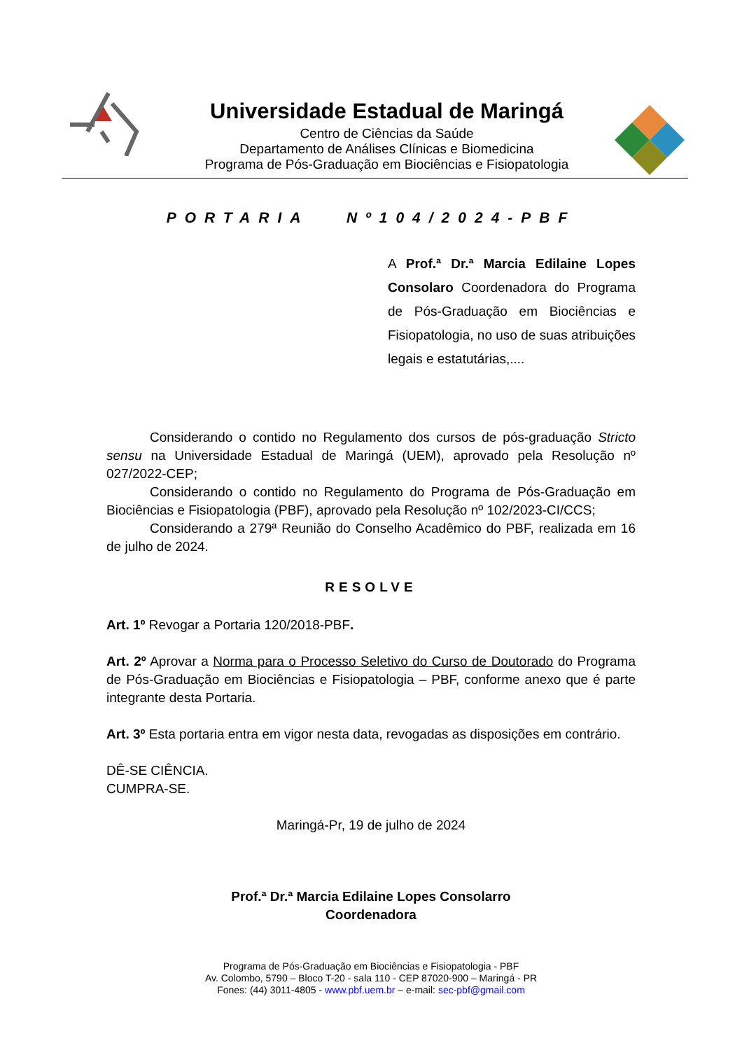Universidade Estadual de Maringá
Centro de Ciências da Saúde
Departamento de Análises Clínicas e Biomedicina
Programa de Pós-Graduação em Biociências e Fisiopatologia
PORTARIA Nº104/2024-PBF
A Prof.ª Dr.ª Marcia Edilaine Lopes Consolaro Coordenadora do Programa de Pós-Graduação em Biociências e Fisiopatologia, no uso de suas atribuições legais e estatutárias,....
Considerando o contido no Regulamento dos cursos de pós-graduação Stricto sensu na Universidade Estadual de Maringá (UEM), aprovado pela Resolução nº 027/2022-CEP;
Considerando o contido no Regulamento do Programa de Pós-Graduação em Biociências e Fisiopatologia (PBF), aprovado pela Resolução nº 102/2023-CI/CCS;
Considerando a 279ª Reunião do Conselho Acadêmico do PBF, realizada em 16 de julho de 2024.
RESOLVE
Art. 1º Revogar a Portaria 120/2018-PBF.
Art. 2º Aprovar a Norma para o Processo Seletivo do Curso de Doutorado do Programa de Pós-Graduação em Biociências e Fisiopatologia – PBF, conforme anexo que é parte integrante desta Portaria.
Art. 3º Esta portaria entra em vigor nesta data, revogadas as disposições em contrário.
DÊ-SE CIÊNCIA.
CUMPRA-SE.
Maringá-Pr, 19 de julho de 2024
Prof.ª Dr.ª Marcia Edilaine Lopes Consolarro
Coordenadora
Programa de Pós-Graduação em Biociências e Fisiopatologia - PBF
Av. Colombo, 5790 – Bloco T-20 - sala 110 - CEP 87020-900 – Maringá - PR
Fones: (44) 3011-4805 - www.pbf.uem.br – e-mail: sec-pbf@gmail.com